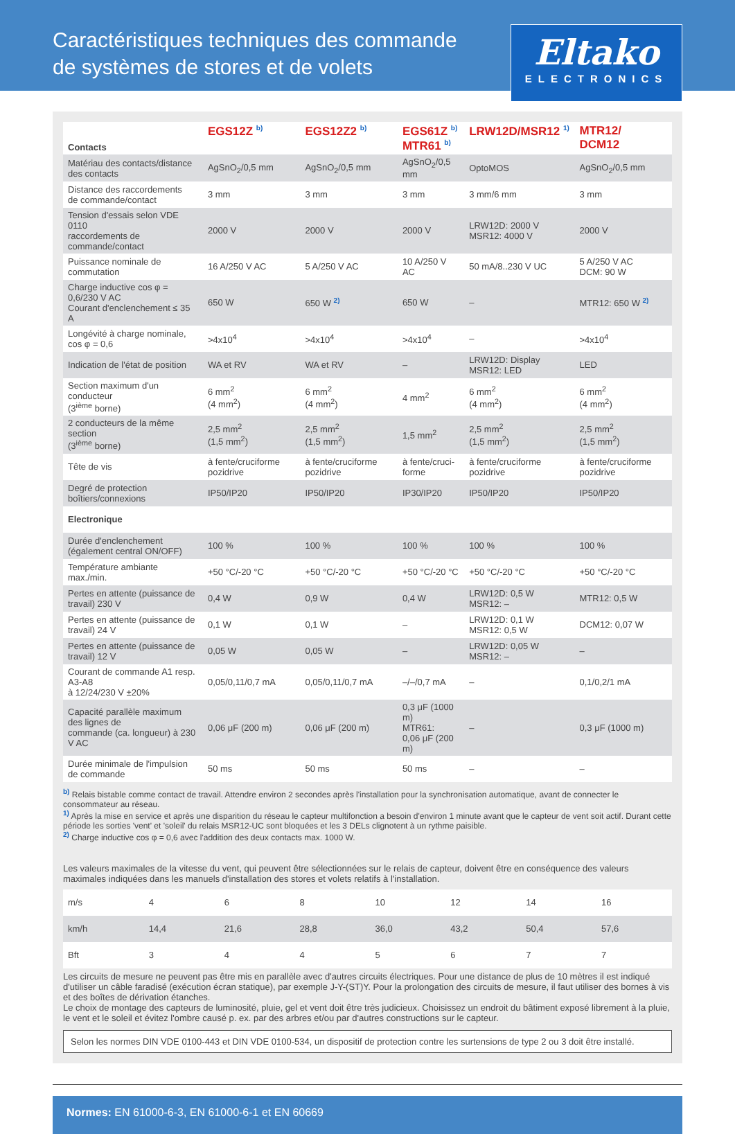Caractéristiques techniques des commande
de systèmes de stores et de volets
Eltako
ELECTRONICS
| Contacts | EGS12Z <sup>b)</sup> | EGS12Z2 <sup>b)</sup> | EGS61Z <sup>b)</sup> MTR61 <sup>b)</sup> | LRW12D/MSR12 <sup>1)</sup> | MTR12/ DCM12 |
| --- | --- | --- | --- | --- | --- |
| Matériau des contacts/distance des contacts | AgSnO<sub>2</sub>/0,5 mm | AgSnO<sub>2</sub>/0,5 mm | AgSnO<sub>2</sub>/0,5 mm | OptoMOS | AgSnO<sub>2</sub>/0,5 mm |
| Distance des raccordements de commande/contact | 3 mm | 3 mm | 3 mm | 3 mm/6 mm | 3 mm |
| Tension d'essais selon VDE 0110 raccordements de commande/contact | 2000 V | 2000 V | 2000 V | LRW12D: 2000 V MSR12: 4000 V | 2000 V |
| Puissance nominale de commutation | 16 A/250 V AC | 5 A/250 V AC | 10 A/250 V AC | 50 mA/8..230 V UC | 5 A/250 V AC DCM: 90 W |
| Charge inductive cos φ = 0,6/230 V AC Courant d'enclenchement ≤ 35 A | 650 W | 650 W <sup>2)</sup> | 650 W | – | MTR12: 650 W <sup>2)</sup> |
| Longévité à charge nominale, cos φ = 0,6 | >4x10<sup>4</sup> | >4x10<sup>4</sup> | >4x10<sup>4</sup> | – | >4x10<sup>4</sup> |
| Indication de l'état de position | WA et RV | WA et RV | – | LRW12D: Display MSR12: LED | LED |
| Section maximum d'un conducteur (3<sup>ième</sup> borne) | 6 mm<sup>2</sup> (4 mm<sup>2</sup>) | 6 mm<sup>2</sup> (4 mm<sup>2</sup>) | 4 mm<sup>2</sup> | 6 mm<sup>2</sup> (4 mm<sup>2</sup>) | 6 mm<sup>2</sup> (4 mm<sup>2</sup>) |
| 2 conducteurs de la même section (3<sup>ième</sup> borne) | 2,5 mm<sup>2</sup> (1,5 mm<sup>2</sup>) | 2,5 mm<sup>2</sup> (1,5 mm<sup>2</sup>) | 1,5 mm<sup>2</sup> | 2,5 mm<sup>2</sup> (1,5 mm<sup>2</sup>) | 2,5 mm<sup>2</sup> (1,5 mm<sup>2</sup>) |
| Tête de vis | à fente/cruciforme pozidrive | à fente/cruciforme pozidrive | à fente/cruci- forme | à fente/cruciforme pozidrive | à fente/cruciforme pozidrive |
| Degré de protection boîtiers/connexions | IP50/IP20 | IP50/IP20 | IP30/IP20 | IP50/IP20 | IP50/IP20 |
| Electronique | | | | | |
| Durée d'enclenchement (également central ON/OFF) | 100 % | 100 % | 100 % | 100 % | 100 % |
| Température ambiante max./min. | +50 °C/-20 °C | +50 °C/-20 °C | +50 °C/-20 °C | +50 °C/-20 °C | +50 °C/-20 °C |
| Pertes en attente (puissance de travail) 230 V | 0,4 W | 0,9 W | 0,4 W | LRW12D: 0,5 W MSR12: – | MTR12: 0,5 W |
| Pertes en attente (puissance de travail) 24 V | 0,1 W | 0,1 W | – | LRW12D: 0,1 W MSR12: 0,5 W | DCM12: 0,07 W |
| Pertes en attente (puissance de travail) 12 V | 0,05 W | 0,05 W | – | LRW12D: 0,05 W MSR12: – | – |
| Courant de commande A1 resp. A3-A8 à 12/24/230 V ±20% | 0,05/0,11/0,7 mA | 0,05/0,11/0,7 mA | –/–/0,7 mA | – | 0,1/0,2/1 mA |
| Capacité parallèle maximum des lignes de commande (ca. longueur) à 230 V AC | 0,06 μF (200 m) | 0,06 μF (200 m) | 0,3 μF (1000 m) MTR61: 0,06 μF (200 m) | – | 0,3 μF (1000 m) |
| Durée minimale de l'impulsion de commande | 50 ms | 50 ms | 50 ms | – | – |
<sup>b)</sup> Relais bistable comme contact de travail. Attendre environ 2 secondes après l'installation pour la synchronisation automatique, avant de connecter le consommateur au réseau.
<sup>1)</sup> Après la mise en service et après une disparition du réseau le capteur multifonction a besoin d'environ 1 minute avant que le capteur de vent soit actif. Durant cette période les sorties 'vent' et 'soleil' du relais MSR12-UC sont bloquées et les 3 DELs clignotent à un rythme paisible.
<sup>2)</sup> Charge inductive cos φ = 0,6 avec l'addition des deux contacts max. 1000 W.
Les valeurs maximales de la vitesse du vent, qui peuvent être sélectionnées sur le relais de capteur, doivent être en conséquence des valeurs maximales indiquées dans les manuels d'installation des stores et volets relatifs à l'installation.
| m/s | 4 | 6 | 8 | 10 | 12 | 14 | 16 |
| km/h | 14,4 | 21,6 | 28,8 | 36,0 | 43,2 | 50,4 | 57,6 |
| Bft | 3 | 4 | 4 | 5 | 6 | 7 | 7 |
Les circuits de mesure ne peuvent pas être mis en parallèle avec d'autres circuits électriques. Pour une distance de plus de 10 mètres il est indiqué d'utiliser un câble faradisé (exécution écran statique), par exemple J-Y-(ST)Y. Pour la prolongation des circuits de mesure, il faut utiliser des bornes à vis et des boîtes de dérivation étanches.
Le choix de montage des capteurs de luminosité, pluie, gel et vent doit être très judicieux. Choisissez un endroit du bâtiment exposé librement à la pluie, le vent et le soleil et évitez l'ombre causé p. ex. par des arbres et/ou par d'autres constructions sur le capteur.
Selon les normes DIN VDE 0100-443 et DIN VDE 0100-534, un dispositif de protection contre les surtensions de type 2 ou 3 doit être installé.
Normes: EN 61000-6-3, EN 61000-6-1 et EN 60669